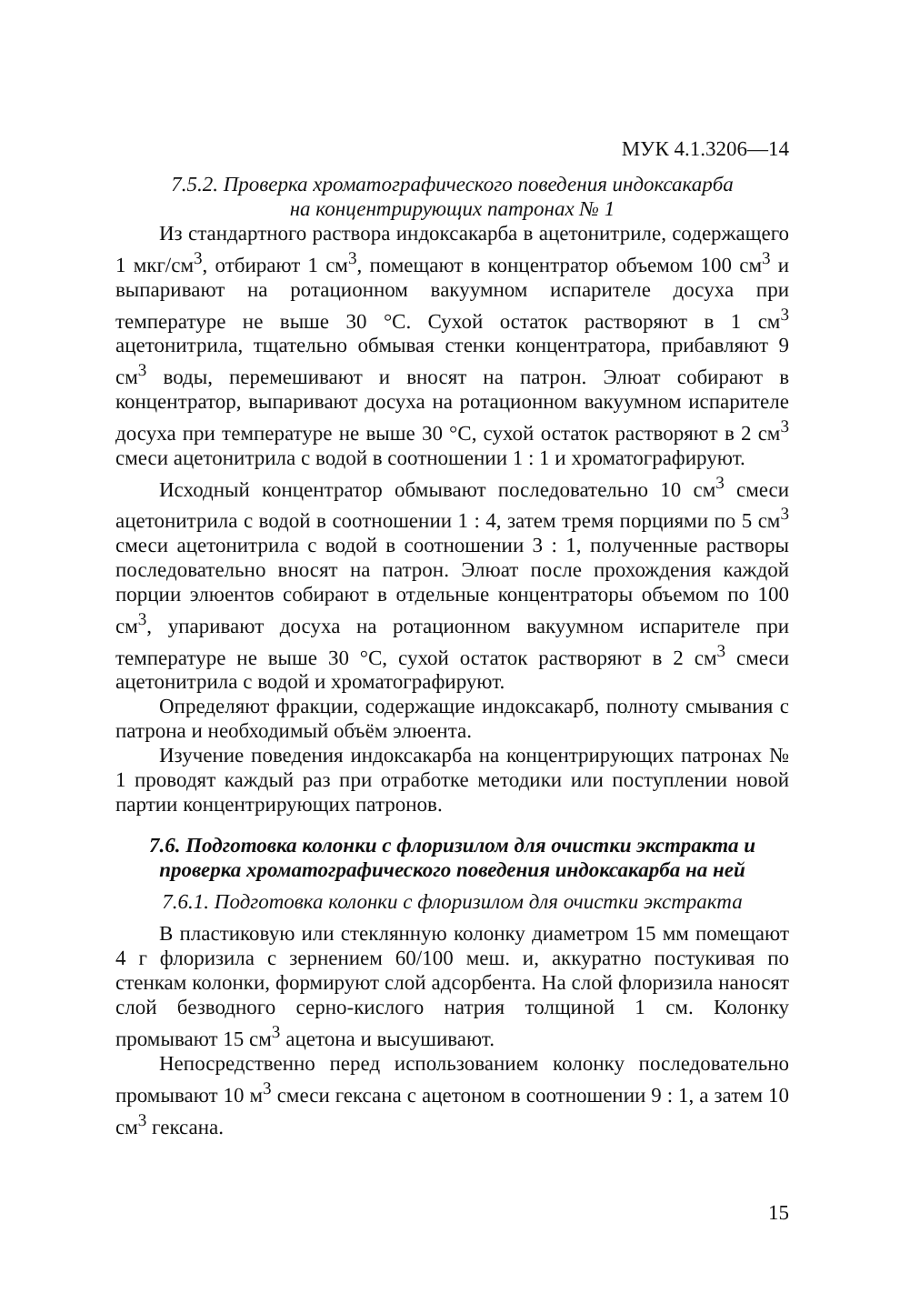МУК 4.1.3206—14
7.5.2. Проверка хроматографического поведения индоксакарба
на концентрирующих патронах № 1
Из стандартного раствора индоксакарба в ацетонитриле, содержащего 1 мкг/см<sup>3</sup>, отбирают 1 см<sup>3</sup>, помещают в концентратор объемом 100 см<sup>3</sup> и выпаривают на ротационном вакуумном испарителе досуха при температуре не выше 30 °С. Сухой остаток растворяют в 1 см<sup>3</sup> ацетонитрила, тщательно обмывая стенки концентратора, прибавляют 9 см<sup>3</sup> воды, перемешивают и вносят на патрон. Элюат собирают в концентратор, выпаривают досуха на ротационном вакуумном испарителе досуха при температуре не выше 30 °С, сухой остаток растворяют в 2 см<sup>3</sup> смеси ацетонитрила с водой в соотношении 1 : 1 и хроматографируют.
Исходный концентратор обмывают последовательно 10 см<sup>3</sup> смеси ацетонитрила с водой в соотношении 1 : 4, затем тремя порциями по 5 см<sup>3</sup> смеси ацетонитрила с водой в соотношении 3 : 1, полученные растворы последовательно вносят на патрон. Элюат после прохождения каждой порции элюентов собирают в отдельные концентраторы объемом по 100 см<sup>3</sup>, упаривают досуха на ротационном вакуумном испарителе при температуре не выше 30 °С, сухой остаток растворяют в 2 см<sup>3</sup> смеси ацетонитрила с водой и хроматографируют.
Определяют фракции, содержащие индоксакарб, полноту смывания с патрона и необходимый объём элюента.
Изучение поведения индоксакарба на концентрирующих патронах № 1 проводят каждый раз при отработке методики или поступлении новой партии концентрирующих патронов.
7.6. Подготовка колонки с флоризилом для очистки экстракта и проверка хроматографического поведения индоксакарба на ней
7.6.1. Подготовка колонки с флоризилом для очистки экстракта
В пластиковую или стеклянную колонку диаметром 15 мм помещают 4 г флоризила с зернением 60/100 меш. и, аккуратно постукивая по стенкам колонки, формируют слой адсорбента. На слой флоризила наносят слой безводного серно-кислого натрия толщиной 1 см. Колонку промывают 15 см<sup>3</sup> ацетона и высушивают.
Непосредственно перед использованием колонку последовательно промывают 10 м<sup>3</sup> смеси гексана с ацетоном в соотношении 9 : 1, а затем 10 см<sup>3</sup> гексана.
15